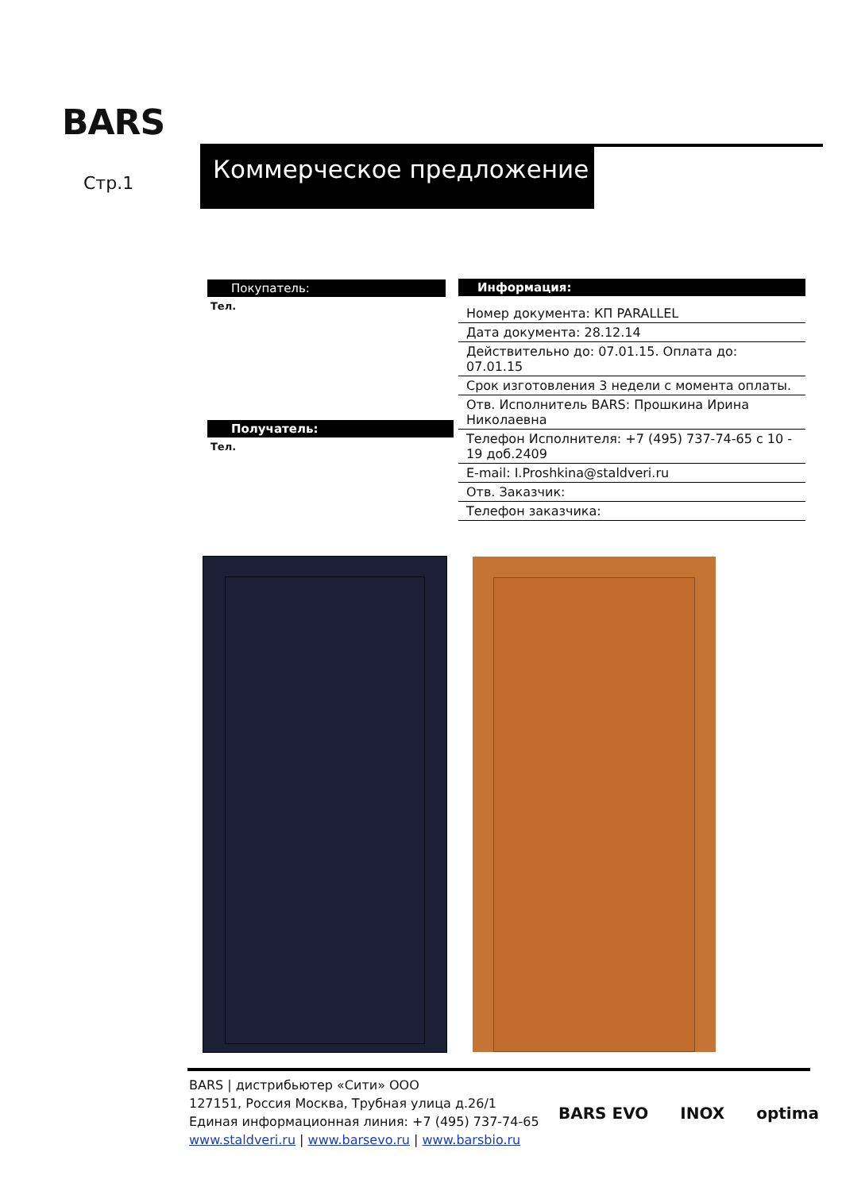BARS
Коммерческое предложение
Стр.1
Покупатель:
Тел.
Получатель:
Тел.
Информация:
| Номер документа: КП PARALLEL |
| Дата документа: 28.12.14 |
| Действительно до: 07.01.15. Оплата до: 07.01.15 |
| Срок изготовления 3 недели с момента оплаты. |
| Отв. Исполнитель BARS: Прошкина Ирина Николаевна |
| Телефон Исполнителя: +7 (495) 737-74-65 с 10 - 19 доб.2409 |
| E-mail: I.Proshkina@staldveri.ru |
| Отв. Заказчик: |
| Телефон заказчика: |
BARS | дистрибьютер «Сити» ООО
127151, Россия Москва, Трубная улица д.26/1
Единая информационная линия: +7 (495) 737-74-65
www.staldveri.ru | www.barsevo.ru | www.barsbio.ru
BARS EVO INOX optima